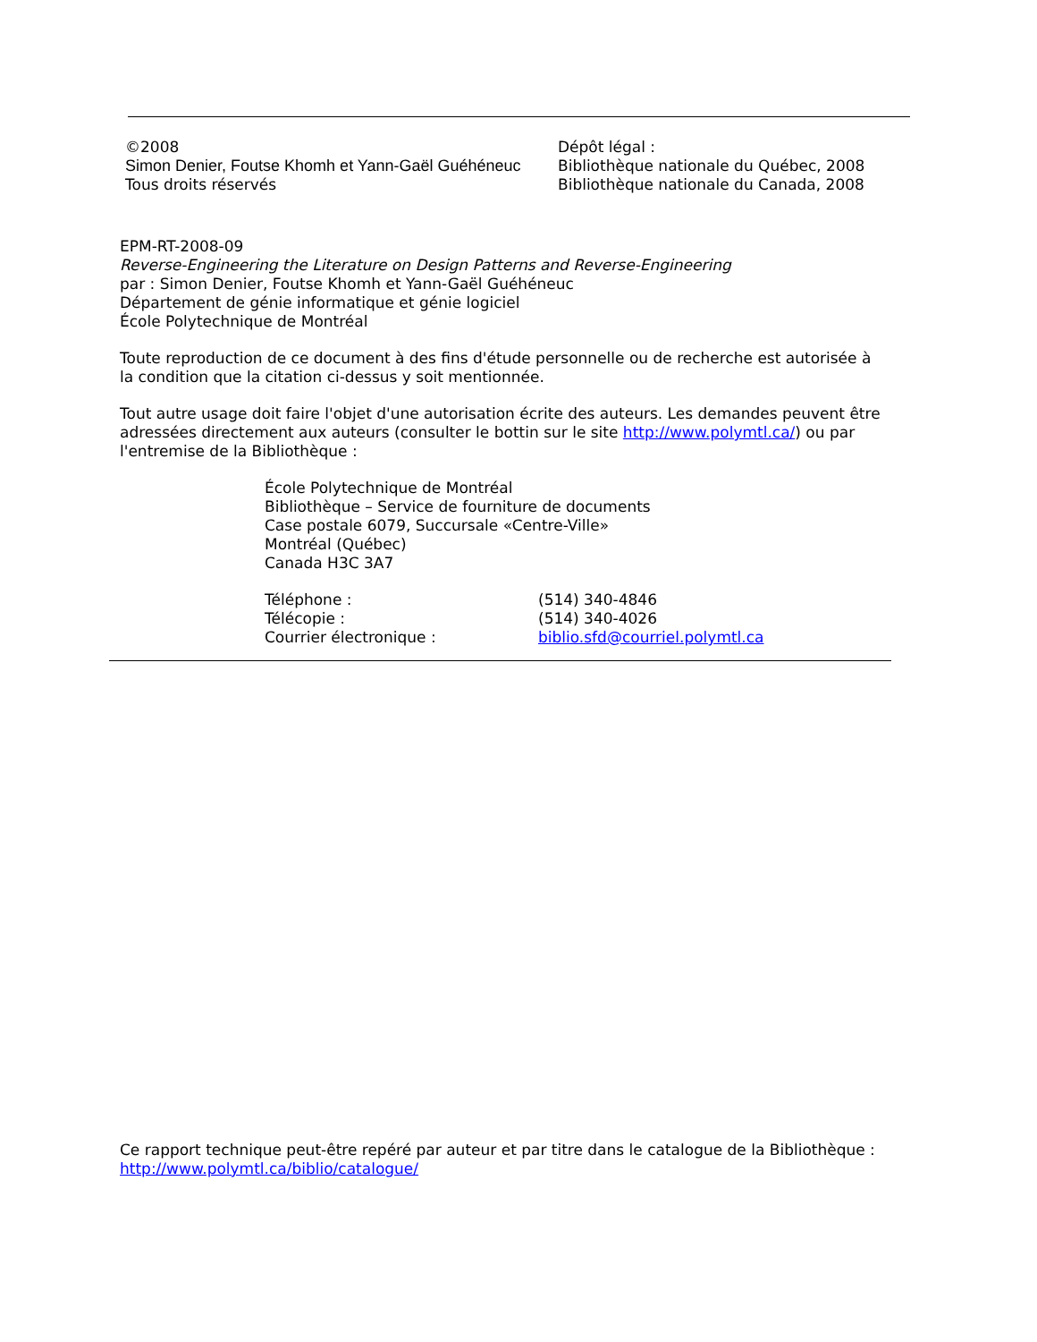©2008
Simon Denier, Foutse Khomh et Yann-Gaël Guéhéneuc
Tous droits réservés
Dépôt légal :
Bibliothèque nationale du Québec, 2008
Bibliothèque nationale du Canada, 2008
EPM-RT-2008-09
Reverse-Engineering the Literature on Design Patterns and Reverse-Engineering
par : Simon Denier, Foutse Khomh et Yann-Gaël Guéhéneuc
Département de génie informatique et génie logiciel
École Polytechnique de Montréal
Toute reproduction de ce document à des fins d'étude personnelle ou de recherche est autorisée à la condition que la citation ci-dessus y soit mentionnée.
Tout autre usage doit faire l'objet d'une autorisation écrite des auteurs. Les demandes peuvent être adressées directement aux auteurs (consulter le bottin sur le site http://www.polymtl.ca/) ou par l'entremise de la Bibliothèque :
École Polytechnique de Montréal
Bibliothèque – Service de fourniture de documents
Case postale 6079, Succursale «Centre-Ville»
Montréal (Québec)
Canada H3C 3A7
Téléphone : (514) 340-4846
Télécopie : (514) 340-4026
Courrier électronique : biblio.sfd@courriel.polymtl.ca
Ce rapport technique peut-être repéré par auteur et par titre dans le catalogue de la Bibliothèque :
http://www.polymtl.ca/biblio/catalogue/